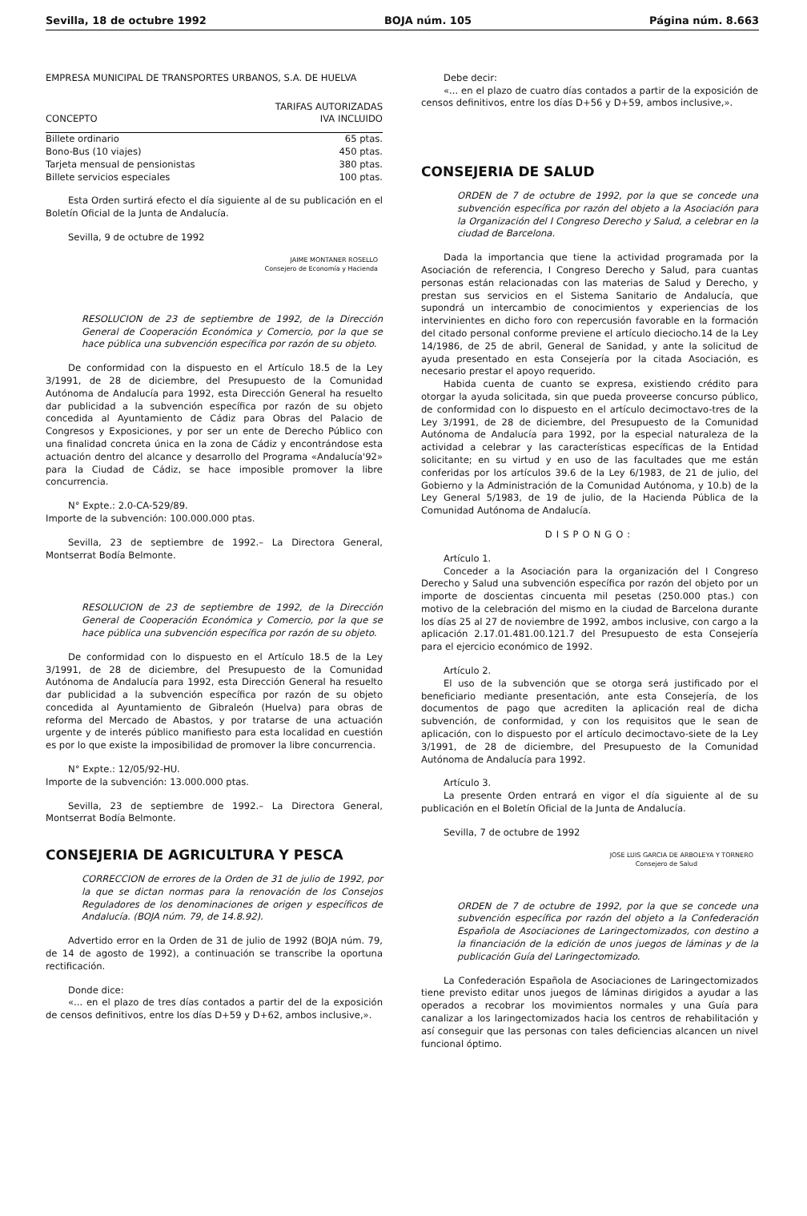Sevilla, 18 de octubre 1992 BOJA núm. 105 Página núm. 8.663
EMPRESA MUNICIPAL DE TRANSPORTES URBANOS, S.A. DE HUELVA
| CONCEPTO | TARIFAS AUTORIZADAS IVA INCLUIDO |
| --- | --- |
| Billete ordinario | 65 ptas. |
| Bono-Bus (10 viajes) | 450 ptas. |
| Tarjeta mensual de pensionistas | 380 ptas. |
| Billete servicios especiales | 100 ptas. |
Esta Orden surtirá efecto el día siguiente al de su publicación en el Boletín Oficial de la Junta de Andalucía.
Sevilla, 9 de octubre de 1992
JAIME MONTANER ROSELLO
Consejero de Economía y Hacienda
RESOLUCION de 23 de septiembre de 1992, de la Dirección General de Cooperación Económica y Comercio, por la que se hace pública una subvención específica por razón de su objeto.
De conformidad con la dispuesto en el Artículo 18.5 de la Ley 3/1991, de 28 de diciembre, del Presupuesto de la Comunidad Autónoma de Andalucía para 1992, esta Dirección General ha resuelto dar publicidad a la subvención específica por razón de su objeto concedida al Ayuntamiento de Cádiz para Obras del Palacio de Congresos y Exposiciones, y por ser un ente de Derecho Público con una finalidad concreta única en la zona de Cádiz y encontrándose esta actuación dentro del alcance y desarrollo del Programa «Andalucía'92» para la Ciudad de Cádiz, se hace imposible promover la libre concurrencia.
N° Expte.: 2.0-CA-529/89.
Importe de la subvención: 100.000.000 ptas.
Sevilla, 23 de septiembre de 1992.– La Directora General, Montserrat Bodía Belmonte.
RESOLUCION de 23 de septiembre de 1992, de la Dirección General de Cooperación Económica y Comercio, por la que se hace pública una subvención específica por razón de su objeto.
De conformidad con lo dispuesto en el Artículo 18.5 de la Ley 3/1991, de 28 de diciembre, del Presupuesto de la Comunidad Autónoma de Andalucía para 1992, esta Dirección General ha resuelto dar publicidad a la subvención específica por razón de su objeto concedida al Ayuntamiento de Gibraleón (Huelva) para obras de reforma del Mercado de Abastos, y por tratarse de una actuación urgente y de interés público manifiesto para esta localidad en cuestión es por lo que existe la imposibilidad de promover la libre concurrencia.
N° Expte.: 12/05/92-HU.
Importe de la subvención: 13.000.000 ptas.
Sevilla, 23 de septiembre de 1992.– La Directora General, Montserrat Bodía Belmonte.
CONSEJERIA DE AGRICULTURA Y PESCA
CORRECCION de errores de la Orden de 31 de julio de 1992, por la que se dictan normas para la renovación de los Consejos Reguladores de los denominaciones de origen y específicos de Andalucía. (BOJA núm. 79, de 14.8.92).
Advertido error en la Orden de 31 de julio de 1992 (BOJA núm. 79, de 14 de agosto de 1992), a continuación se transcribe la oportuna rectificación.
Donde dice:
«... en el plazo de tres días contados a partir del de la exposición de censos definitivos, entre los días D+59 y D+62, ambos inclusive,».
Debe decir:
«... en el plazo de cuatro días contados a partir de la exposición de censos definitivos, entre los días D+56 y D+59, ambos inclusive,».
CONSEJERIA DE SALUD
ORDEN de 7 de octubre de 1992, por la que se concede una subvención específica por razón del objeto a la Asociación para la Organización del I Congreso Derecho y Salud, a celebrar en la ciudad de Barcelona.
Dada la importancia que tiene la actividad programada por la Asociación de referencia, I Congreso Derecho y Salud, para cuantas personas están relacionadas con las materias de Salud y Derecho, y prestan sus servicios en el Sistema Sanitario de Andalucía, que supondrá un intercambio de conocimientos y experiencias de los intervinientes en dicho foro con repercusión favorable en la formación del citado personal conforme previene el artículo dieciocho.14 de la Ley 14/1986, de 25 de abril, General de Sanidad, y ante la solicitud de ayuda presentado en esta Consejería por la citada Asociación, es necesario prestar el apoyo requerido.
Habida cuenta de cuanto se expresa, existiendo crédito para otorgar la ayuda solicitada, sin que pueda proveerse concurso público, de conformidad con lo dispuesto en el artículo decimoctavo-tres de la Ley 3/1991, de 28 de diciembre, del Presupuesto de la Comunidad Autónoma de Andalucía para 1992, por la especial naturaleza de la actividad a celebrar y las características específicas de la Entidad solicitante; en su virtud y en uso de las facultades que me están conferidas por los artículos 39.6 de la Ley 6/1983, de 21 de julio, del Gobierno y la Administración de la Comunidad Autónoma, y 10.b) de la Ley General 5/1983, de 19 de julio, de la Hacienda Pública de la Comunidad Autónoma de Andalucía.
DISPONGO:
Artículo 1.
Conceder a la Asociación para la organización del I Congreso Derecho y Salud una subvención específica por razón del objeto por un importe de doscientas cincuenta mil pesetas (250.000 ptas.) con motivo de la celebración del mismo en la ciudad de Barcelona durante los días 25 al 27 de noviembre de 1992, ambos inclusive, con cargo a la aplicación 2.17.01.481.00.121.7 del Presupuesto de esta Consejería para el ejercicio económico de 1992.
Artículo 2.
El uso de la subvención que se otorga será justificado por el beneficiario mediante presentación, ante esta Consejería, de los documentos de pago que acrediten la aplicación real de dicha subvención, de conformidad, y con los requisitos que le sean de aplicación, con lo dispuesto por el artículo decimoctavo-siete de la Ley 3/1991, de 28 de diciembre, del Presupuesto de la Comunidad Autónoma de Andalucía para 1992.
Artículo 3.
La presente Orden entrará en vigor el día siguiente al de su publicación en el Boletín Oficial de la Junta de Andalucía.
Sevilla, 7 de octubre de 1992
JOSE LUIS GARCIA DE ARBOLEYA Y TORNERO
Consejero de Salud
ORDEN de 7 de octubre de 1992, por la que se concede una subvención específica por razón del objeto a la Confederación Española de Asociaciones de Laringectomizados, con destino a la financiación de la edición de unos juegos de láminas y de la publicación Guía del Laringectomizado.
La Confederación Española de Asociaciones de Laringectomizados tiene previsto editar unos juegos de láminas dirigidos a ayudar a las operados a recobrar los movimientos normales y una Guía para canalizar a los laringectomizados hacia los centros de rehabilitación y así conseguir que las personas con tales deficiencias alcancen un nivel funcional óptimo.